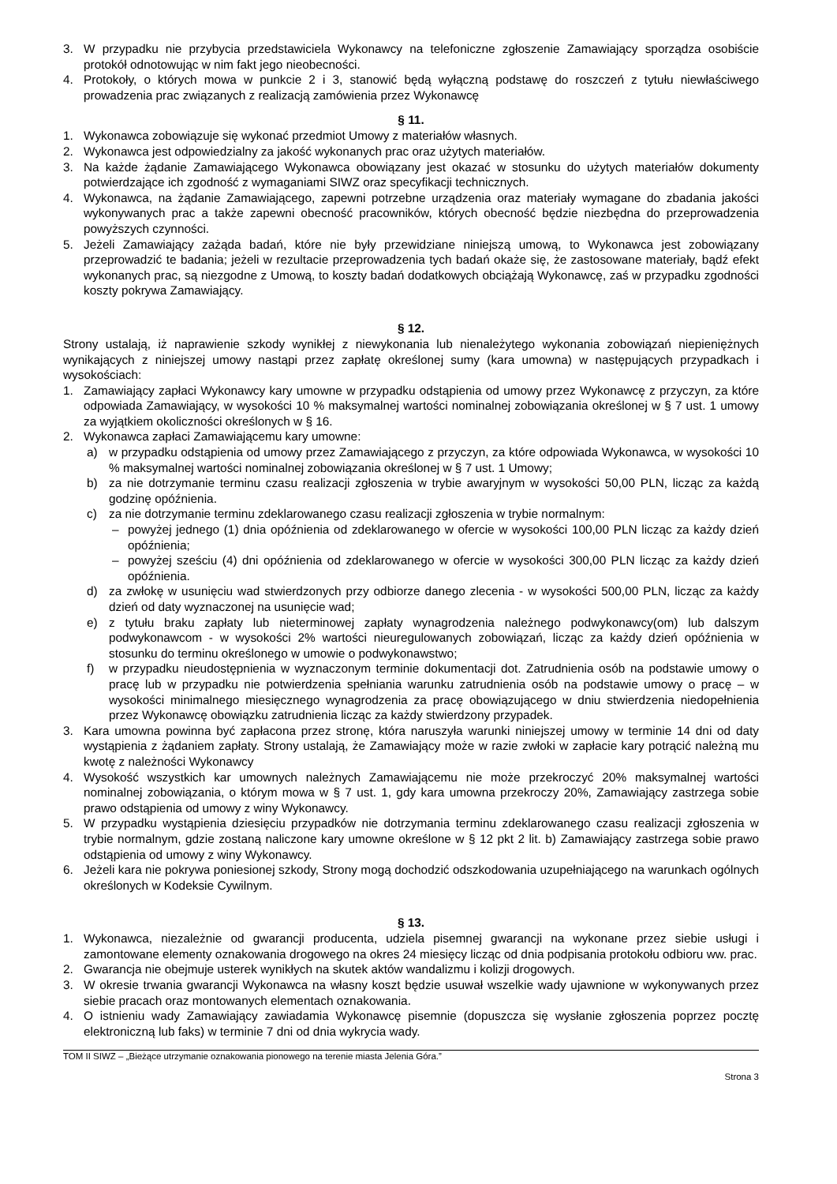3. W przypadku nie przybycia przedstawiciela Wykonawcy na telefoniczne zgłoszenie Zamawiający sporządza osobiście protokół odnotowując w nim fakt jego nieobecności.
4. Protokoły, o których mowa w punkcie 2 i 3, stanowić będą wyłączną podstawę do roszczeń z tytułu niewłaściwego prowadzenia prac związanych z realizacją zamówienia przez Wykonawcę
§ 11.
1. Wykonawca zobowiązuje się wykonać przedmiot Umowy z materiałów własnych.
2. Wykonawca jest odpowiedzialny za jakość wykonanych prac oraz użytych materiałów.
3. Na każde żądanie Zamawiającego Wykonawca obowiązany jest okazać w stosunku do użytych materiałów dokumenty potwierdzające ich zgodność z wymaganiami SIWZ oraz specyfikacji technicznych.
4. Wykonawca, na żądanie Zamawiającego, zapewni potrzebne urządzenia oraz materiały wymagane do zbadania jakości wykonywanych prac a także zapewni obecność pracowników, których obecność będzie niezbędna do przeprowadzenia powyższych czynności.
5. Jeżeli Zamawiający zażąda badań, które nie były przewidziane niniejszą umową, to Wykonawca jest zobowiązany przeprowadzić te badania; jeżeli w rezultacie przeprowadzenia tych badań okaże się, że zastosowane materiały, bądź efekt wykonanych prac, są niezgodne z Umową, to koszty badań dodatkowych obciążają Wykonawcę, zaś w przypadku zgodności koszty pokrywa Zamawiający.
§ 12.
Strony ustalają, iż naprawienie szkody wynikłej z niewykonania lub nienależytego wykonania zobowiązań niepieniężnych wynikających z niniejszej umowy nastąpi przez zapłatę określonej sumy (kara umowna) w następujących przypadkach i wysokościach:
1. Zamawiający zapłaci Wykonawcy kary umowne w przypadku odstąpienia od umowy przez Wykonawcę z przyczyn, za które odpowiada Zamawiający, w wysokości 10 % maksymalnej wartości nominalnej zobowiązania określonej w § 7 ust. 1 umowy za wyjątkiem okoliczności określonych w § 16.
2. Wykonawca zapłaci Zamawiającemu kary umowne:
a) w przypadku odstąpienia od umowy przez Zamawiającego z przyczyn, za które odpowiada Wykonawca, w wysokości 10 % maksymalnej wartości nominalnej zobowiązania określonej w § 7 ust. 1 Umowy;
b) za nie dotrzymanie terminu czasu realizacji zgłoszenia w trybie awaryjnym w wysokości 50,00 PLN, licząc za każdą godzinę opóźnienia.
c) za nie dotrzymanie terminu zdeklarowanego czasu realizacji zgłoszenia w trybie normalnym:
– powyżej jednego (1) dnia opóźnienia od zdeklarowanego w ofercie w wysokości 100,00 PLN licząc za każdy dzień opóźnienia;
– powyżej sześciu (4) dni opóźnienia od zdeklarowanego w ofercie w wysokości 300,00 PLN licząc za każdy dzień opóźnienia.
d) za zwłokę w usunięciu wad stwierdzonych przy odbiorze danego zlecenia - w wysokości 500,00 PLN, licząc za każdy dzień od daty wyznaczonej na usunięcie wad;
e) z tytułu braku zapłaty lub nieterminowej zapłaty wynagrodzenia należnego podwykonawcy(om) lub dalszym podwykonawcom - w wysokości 2% wartości nieuregulowanych zobowiązań, licząc za każdy dzień opóźnienia w stosunku do terminu określonego w umowie o podwykonawstwo;
f) w przypadku nieudostępnienia w wyznaczonym terminie dokumentacji dot. Zatrudnienia osób na podstawie umowy o pracę lub w przypadku nie potwierdzenia spełniania warunku zatrudnienia osób na podstawie umowy o pracę – w wysokości minimalnego miesięcznego wynagrodzenia za pracę obowiązującego w dniu stwierdzenia niedopełnienia przez Wykonawcę obowiązku zatrudnienia licząc za każdy stwierdzony przypadek.
3. Kara umowna powinna być zapłacona przez stronę, która naruszyła warunki niniejszej umowy w terminie 14 dni od daty wystąpienia z żądaniem zapłaty. Strony ustalają, że Zamawiający może w razie zwłoki w zapłacie kary potrącić należną mu kwotę z należności Wykonawcy
4. Wysokość wszystkich kar umownych należnych Zamawiającemu nie może przekroczyć 20% maksymalnej wartości nominalnej zobowiązania, o którym mowa w § 7 ust. 1, gdy kara umowna przekroczy 20%, Zamawiający zastrzega sobie prawo odstąpienia od umowy z winy Wykonawcy.
5. W przypadku wystąpienia dziesięciu przypadków nie dotrzymania terminu zdeklarowanego czasu realizacji zgłoszenia w trybie normalnym, gdzie zostaną naliczone kary umowne określone w § 12 pkt 2 lit. b) Zamawiający zastrzega sobie prawo odstąpienia od umowy z winy Wykonawcy.
6. Jeżeli kara nie pokrywa poniesionej szkody, Strony mogą dochodzić odszkodowania uzupełniającego na warunkach ogólnych określonych w Kodeksie Cywilnym.
§ 13.
1. Wykonawca, niezależnie od gwarancji producenta, udziela pisemnej gwarancji na wykonane przez siebie usługi i zamontowane elementy oznakowania drogowego na okres 24 miesięcy licząc od dnia podpisania protokołu odbioru ww. prac.
2. Gwarancja nie obejmuje usterek wynikłych na skutek aktów wandalizmu i kolizji drogowych.
3. W okresie trwania gwarancji Wykonawca na własny koszt będzie usuwał wszelkie wady ujawnione w wykonywanych przez siebie pracach oraz montowanych elementach oznakowania.
4. O istnieniu wady Zamawiający zawiadamia Wykonawcę pisemnie (dopuszcza się wysłanie zgłoszenia poprzez pocztę elektroniczną lub faks) w terminie 7 dni od dnia wykrycia wady.
TOM II SIWZ – „Bieżące utrzymanie oznakowania pionowego na terenie miasta Jelenia Góra.”
Strona 3